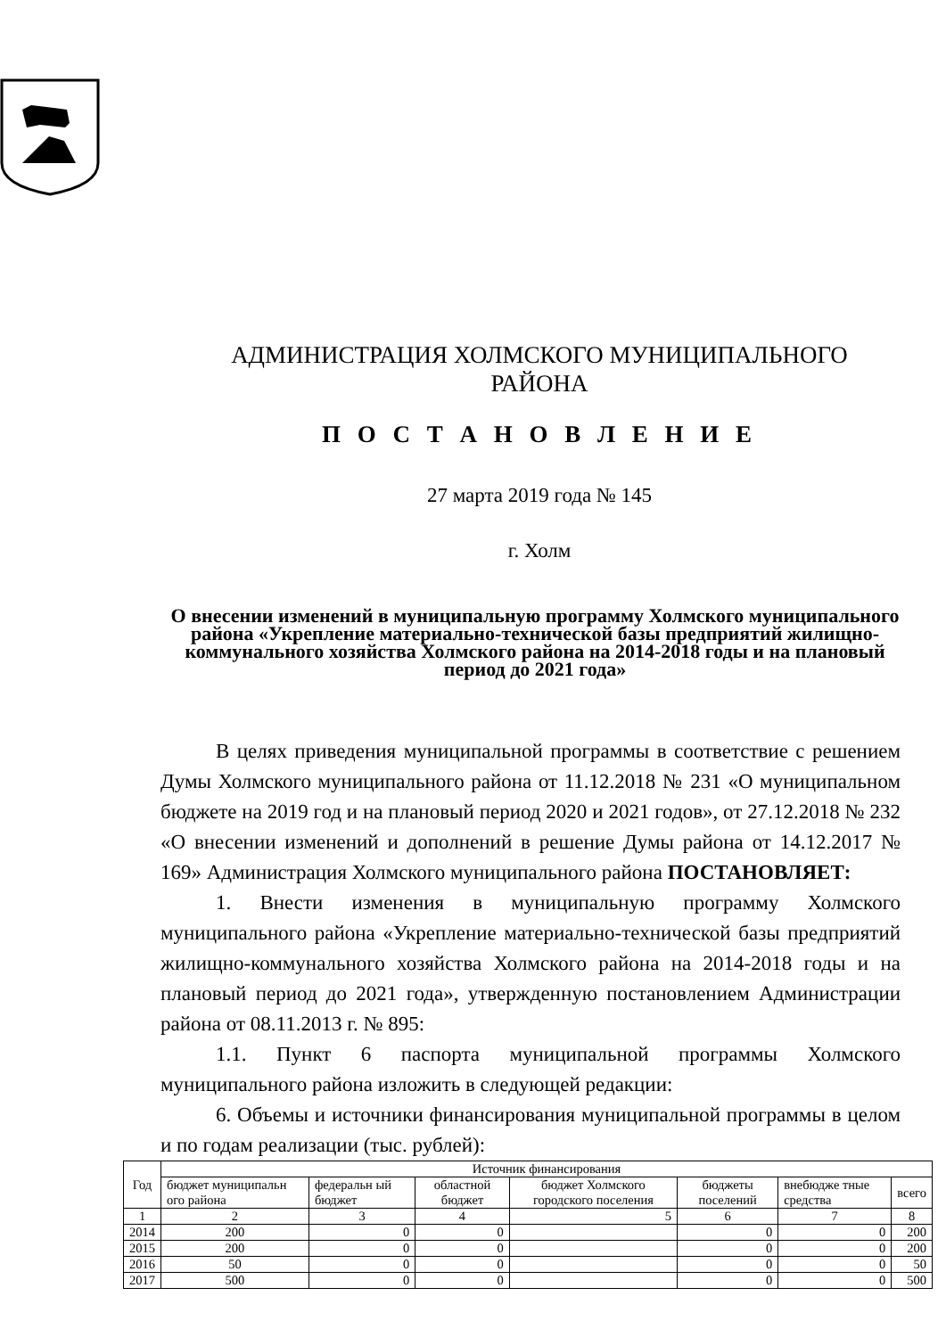АДМИНИСТРАЦИЯ ХОЛМСКОГО МУНИЦИПАЛЬНОГО РАЙОНА
П О С Т А Н О В Л Е Н И Е
27 марта 2019 года № 145
г. Холм
О внесении изменений в муниципальную программу Холмского муниципального района «Укрепление материально-технической базы предприятий жилищно-коммунального хозяйства Холмского района на 2014-2018 годы и на плановый период до 2021 года»
В целях приведения муниципальной программы в соответствие с решением Думы Холмского муниципального района от 11.12.2018 № 231 «О муниципальном бюджете на 2019 год и на плановый период 2020 и 2021 годов», от 27.12.2018 № 232 «О внесении изменений и дополнений в решение Думы района от 14.12.2017 № 169» Администрация Холмского муниципального района ПОСТАНОВЛЯЕТ:
1. Внести изменения в муниципальную программу Холмского муниципального района «Укрепление материально-технической базы предприятий жилищно-коммунального хозяйства Холмского района на 2014-2018 годы и на плановый период до 2021 года», утвержденную постановлением Администрации района от 08.11.2013 г. № 895:
1.1. Пункт 6 паспорта муниципальной программы Холмского муниципального района изложить в следующей редакции:
6. Объемы и источники финансирования муниципальной программы в целом и по годам реализации (тыс. рублей):
| Год | Источник финансирования | | | | | | |
| --- | --- | --- | --- | --- | --- | --- | --- |
| | бюджет муниципальн ого района | федеральн ый бюджет | областной бюджет | бюджет Холмского городского поселения | бюджеты поселений | внебюдже тные средства | всего |
| 1 | 2 | 3 | 4 | 5 | 6 | 7 | 8 |
| 2014 | 200 | 0 | 0 | | 0 | 0 | 200 |
| 2015 | 200 | 0 | 0 | | 0 | 0 | 200 |
| 2016 | 50 | 0 | 0 | | 0 | 0 | 50 |
| 2017 | 500 | 0 | 0 | | 0 | 0 | 500 |